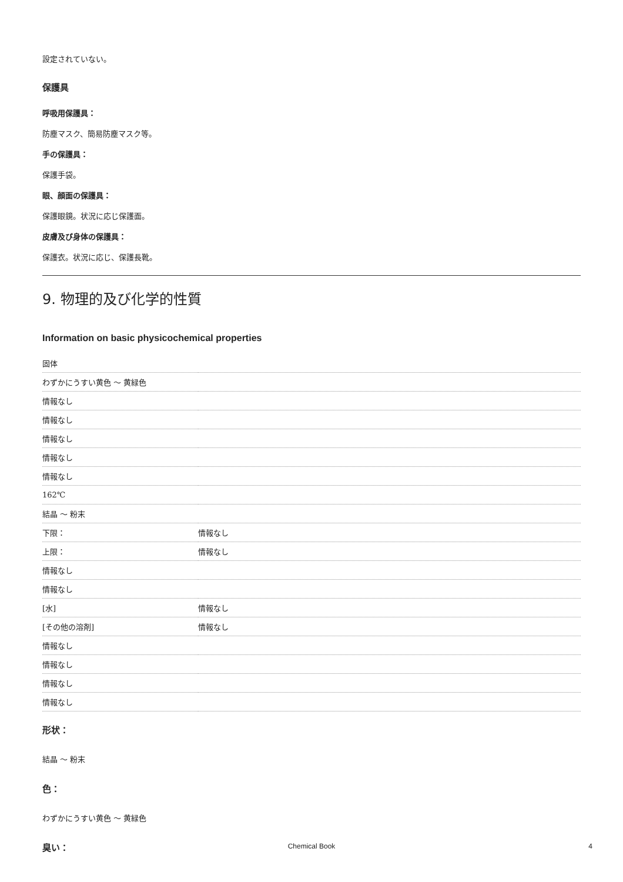設定されていない。
保護具
呼吸用保護具：
防塵マスク、簡易防塵マスク等。
手の保護具：
保護手袋。
眼、顔面の保護具：
保護眼鏡。状況に応じ保護面。
皮膚及び身体の保護具：
保護衣。状況に応じ、保護長靴。
9. 物理的及び化学的性質
Information on basic physicochemical properties
| 固体 | |
| わずかにうすい黄色 ～ 黄緑色 | |
| 情報なし | |
| 情報なし | |
| 情報なし | |
| 情報なし | |
| 情報なし | |
| 162℃ | |
| 結晶 ～ 粉末 | |
| 下限： | 情報なし |
| 上限： | 情報なし |
| 情報なし | |
| 情報なし | |
| [水] | 情報なし |
| [その他の溶剤] | 情報なし |
| 情報なし | |
| 情報なし | |
| 情報なし | |
| 情報なし | |
形状：
結晶 ～ 粉末
色：
わずかにうすい黄色 ～ 黄緑色
臭い：
Chemical Book 4